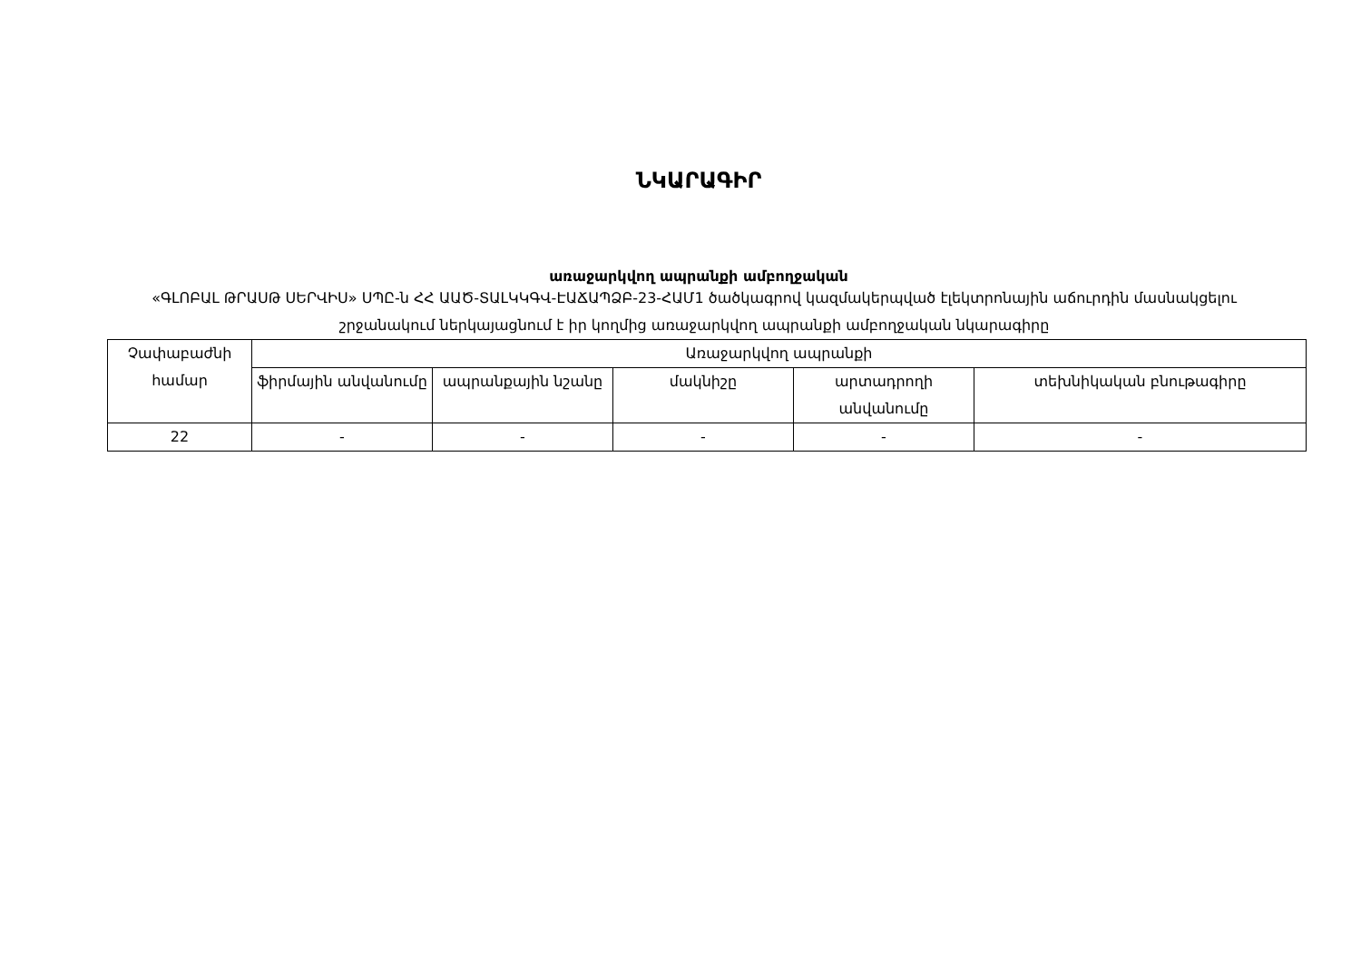ՆԿԱՐԱԳԻՐ
առաջարկվող ապրանքի ամբողջական
«ԳԼՈԲԱԼ ԹՐԱՍԹ ՍԵՐՎԻՍ» ՍՊԸ-ն ՀՀ ԱԱԾ-ՏԱԼԿԿԳՎ-ԷԱՃԱՊՁԲ-23-ՀԱՄ1 ծածկագրով կազմակերպված էլեկտրոնային աճուրդին մասնակցելու շրջանակում ներկայացնում է իր կողմից առաջարկվող ապրանքի ամբողջական նկարագիրը
| Չափաբաժնի համար | Առաջարկվող ապրանքի | | | | |
| --- | --- | --- | --- | --- | --- |
| | ֆիրմային անվանումը | ապրանքային նշանը | մակնիշը | արտադրողի անվանումը | տեխնիկական բնութագիրը |
| 22 | - | - | - | - | - |